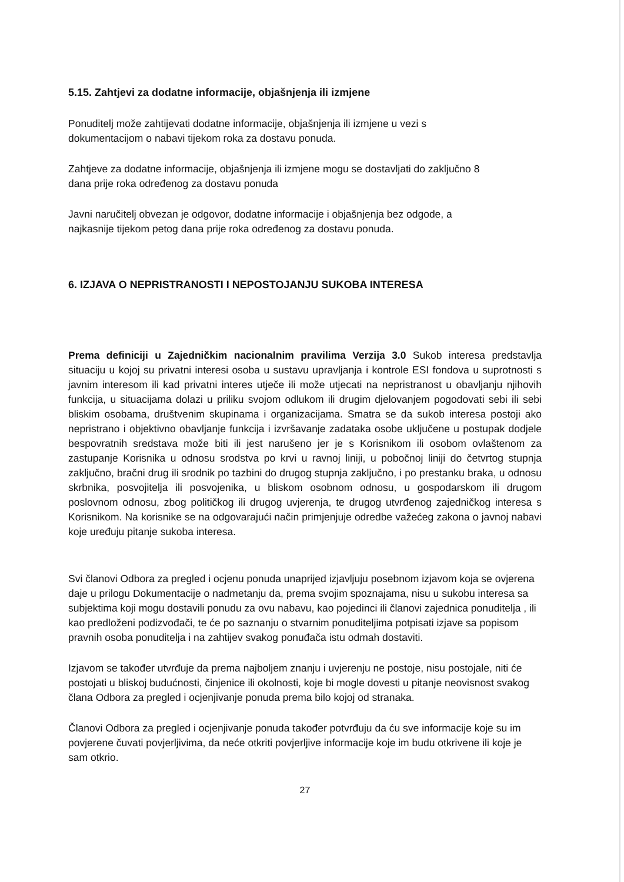5.15. Zahtjevi za dodatne informacije, objašnjenja ili izmjene
Ponuditelj može zahtijevati dodatne informacije, objašnjenja ili izmjene u vezi s
dokumentacijom o nabavi tijekom roka za dostavu ponuda.
Zahtjeve za dodatne informacije, objašnjenja ili izmjene mogu se dostavljati do zaključno 8
dana prije roka određenog za dostavu ponuda
Javni naručitelj obvezan je odgovor, dodatne informacije i objašnjenja bez odgode, a
najkasnije tijekom petog dana prije roka određenog za dostavu ponuda.
6. IZJAVA O NEPRISTRANOSTI I NEPOSTOJANJU SUKOBA INTERESA
Prema definiciji u Zajedničkim nacionalnim pravilima Verzija 3.0 Sukob interesa predstavlja situaciju u kojoj su privatni interesi osoba u sustavu upravljanja i kontrole ESI fondova u suprotnosti s javnim interesom ili kad privatni interes utječe ili može utjecati na nepristranost u obavljanju njihovih funkcija, u situacijama dolazi u priliku svojom odlukom ili drugim djelovanjem pogodovati sebi ili sebi bliskim osobama, društvenim skupinama i organizacijama. Smatra se da sukob interesa postoji ako nepristrano i objektivno obavljanje funkcija i izvršavanje zadataka osobe uključene u postupak dodjele bespovratnih sredstava može biti ili jest narušeno jer je s Korisnikom ili osobom ovlaštenom za zastupanje Korisnika u odnosu srodstva po krvi u ravnoj liniji, u pobočnoj liniji do četvrtog stupnja zaključno, bračni drug ili srodnik po tazbini do drugog stupnja zaključno, i po prestanku braka, u odnosu skrbnika, posvojitelja ili posvojenika, u bliskom osobnom odnosu, u gospodarskom ili drugom poslovnom odnosu, zbog političkog ili drugog uvjerenja, te drugog utvrđenog zajedničkog interesa s Korisnikom. Na korisnike se na odgovarajući način primjenjuje odredbe važećeg zakona o javnoj nabavi koje uređuju pitanje sukoba interesa.
Svi članovi Odbora za pregled i ocjenu ponuda unaprijed izjavljuju posebnom izjavom koja se ovjerena daje u prilogu Dokumentacije o nadmetanju da, prema svojim spoznajama, nisu u sukobu interesa sa subjektima koji mogu dostavili ponudu za ovu nabavu, kao pojedinci ili članovi zajednica ponuditelja , ili kao predloženi podizvođači, te će po saznanju o stvarnim ponuditeljima potpisati izjave sa popisom pravnih osoba ponuditelja i na zahtijev svakog ponuđača istu odmah dostaviti.
Izjavom se također utvrđuje da prema najboljem znanju i uvjerenju ne postoje, nisu postojale, niti će postojati u bliskoj budućnosti, činjenice ili okolnosti, koje bi mogle dovesti u pitanje neovisnost svakog člana Odbora za pregled i ocjenjivanje ponuda prema bilo kojoj od stranaka.
Članovi Odbora za pregled i ocjenjivanje ponuda također potvrđuju da ću sve informacije koje su im povjerene čuvati povjerljivima, da neće otkriti povjerljive informacije koje im budu otkrivene ili koje je sam otkrio.
27